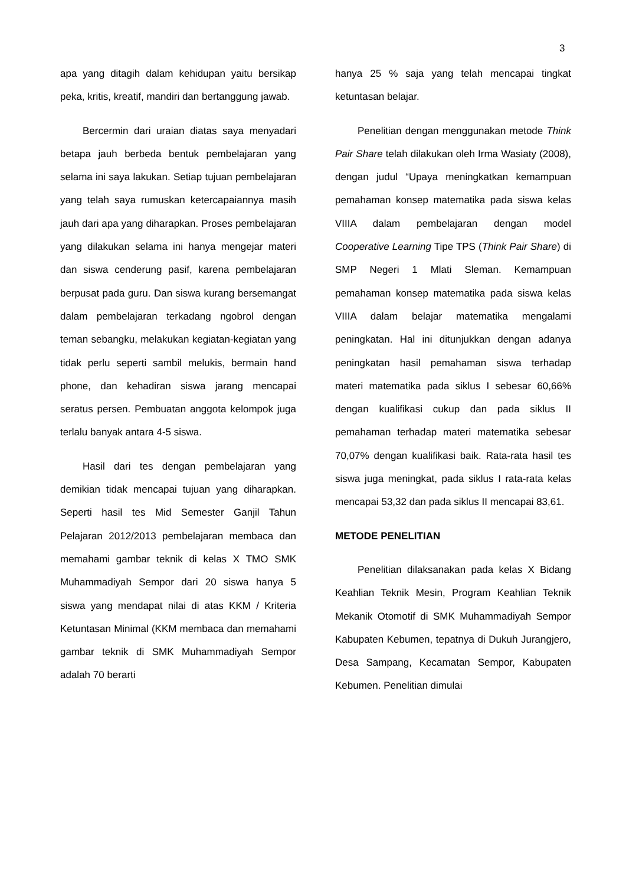3
apa yang ditagih dalam kehidupan yaitu bersikap peka, kritis, kreatif, mandiri dan bertanggung jawab.
Bercermin dari uraian diatas saya menyadari betapa jauh berbeda bentuk pembelajaran yang selama ini saya lakukan. Setiap tujuan pembelajaran yang telah saya rumuskan ketercapaiannya masih jauh dari apa yang diharapkan. Proses pembelajaran yang dilakukan selama ini hanya mengejar materi dan siswa cenderung pasif, karena pembelajaran berpusat pada guru. Dan siswa kurang bersemangat dalam pembelajaran terkadang ngobrol dengan teman sebangku, melakukan kegiatan-kegiatan yang tidak perlu seperti sambil melukis, bermain hand phone, dan kehadiran siswa jarang mencapai seratus persen. Pembuatan anggota kelompok juga terlalu banyak antara 4-5 siswa.
Hasil dari tes dengan pembelajaran yang demikian tidak mencapai tujuan yang diharapkan. Seperti hasil tes Mid Semester Ganjil Tahun Pelajaran 2012/2013 pembelajaran membaca dan memahami gambar teknik di kelas X TMO SMK Muhammadiyah Sempor dari 20 siswa hanya 5 siswa yang mendapat nilai di atas KKM / Kriteria Ketuntasan Minimal (KKM membaca dan memahami gambar teknik di SMK Muhammadiyah Sempor adalah 70 berarti
hanya 25 % saja yang telah mencapai tingkat ketuntasan belajar.
Penelitian dengan menggunakan metode Think Pair Share telah dilakukan oleh Irma Wasiaty (2008), dengan judul “Upaya meningkatkan kemampuan pemahaman konsep matematika pada siswa kelas VIIIA dalam pembelajaran dengan model Cooperative Learning Tipe TPS (Think Pair Share) di SMP Negeri 1 Mlati Sleman. Kemampuan pemahaman konsep matematika pada siswa kelas VIIIA dalam belajar matematika mengalami peningkatan. Hal ini ditunjukkan dengan adanya peningkatan hasil pemahaman siswa terhadap materi matematika pada siklus I sebesar 60,66% dengan kualifikasi cukup dan pada siklus II pemahaman terhadap materi matematika sebesar 70,07% dengan kualifikasi baik. Rata-rata hasil tes siswa juga meningkat, pada siklus I rata-rata kelas mencapai 53,32 dan pada siklus II mencapai 83,61.
METODE PENELITIAN
Penelitian dilaksanakan pada kelas X Bidang Keahlian Teknik Mesin, Program Keahlian Teknik Mekanik Otomotif di SMK Muhammadiyah Sempor Kabupaten Kebumen, tepatnya di Dukuh Jurangjero, Desa Sampang, Kecamatan Sempor, Kabupaten Kebumen. Penelitian dimulai